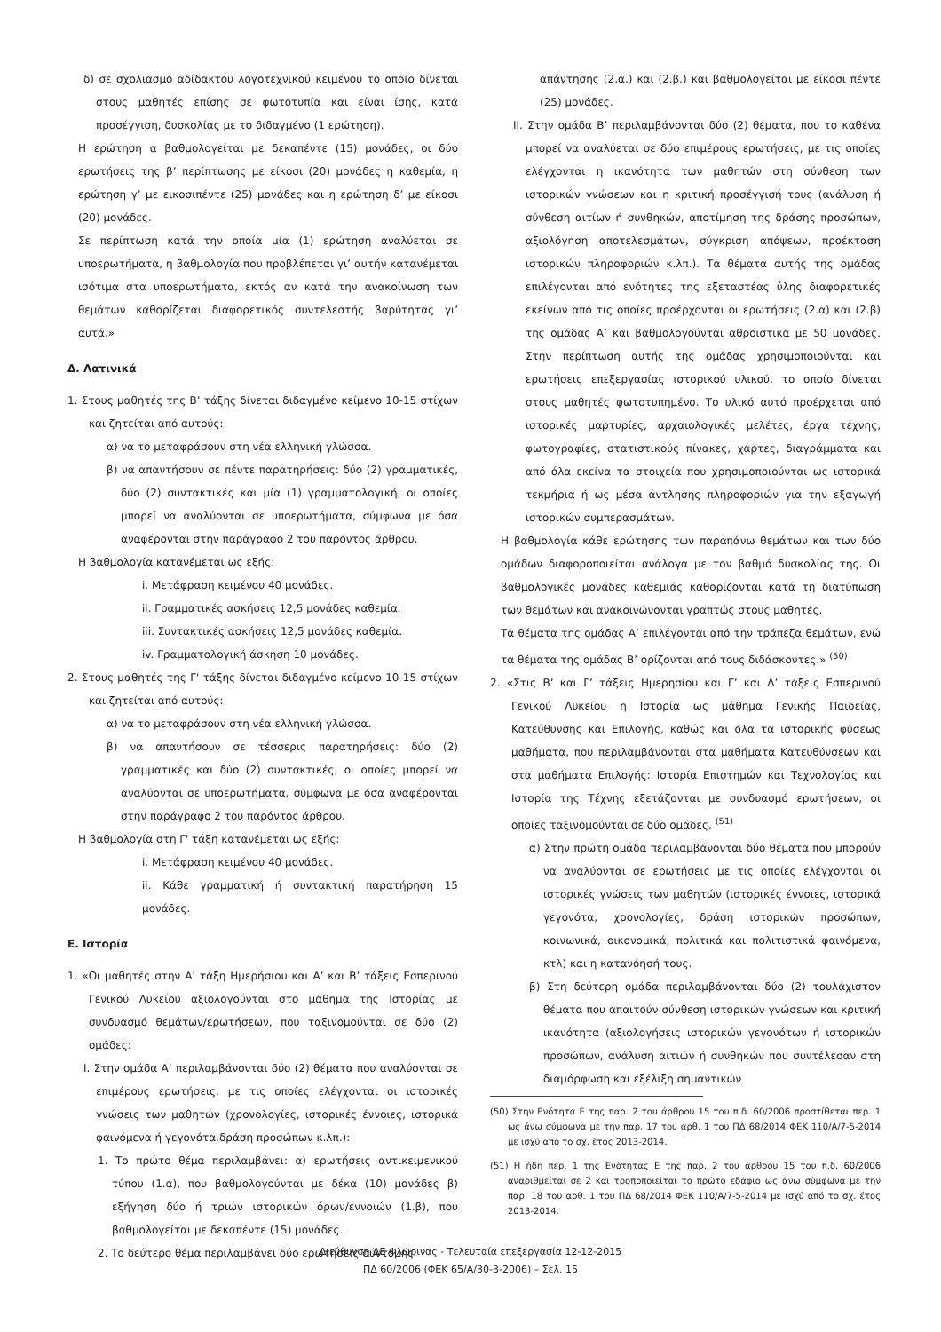δ) σε σχολιασμό αδίδακτου λογοτεχνικού κειμένου το οποίο δίνεται στους μαθητές επίσης σε φωτοτυπία και είναι ίσης, κατά προσέγγιση, δυσκολίας με το διδαγμένο (1 ερώτηση).
Η ερώτηση α βαθμολογείται με δεκαπέντε (15) μονάδες, οι δύο ερωτήσεις της β’ περίπτωσης με είκοσι (20) μονάδες η καθεμία, η ερώτηση γ’ με εικοσιπέντε (25) μονάδες και η ερώτηση δ’ με είκοσι (20) μονάδες.
Σε περίπτωση κατά την οποία μία (1) ερώτηση αναλύεται σε υποερωτήματα, η βαθμολογία που προβλέπεται γι’ αυτήν κατανέμεται ισότιμα στα υποερωτήματα, εκτός αν κατά την ανακοίνωση των θεμάτων καθορίζεται διαφορετικός συντελεστής βαρύτητας γι’ αυτά.»
Δ. Λατινικά
1. Στους μαθητές της Β’ τάξης δίνεται διδαγμένο κείμενο 10-15 στίχων και ζητείται από αυτούς:
α) να το μεταφράσουν στη νέα ελληνική γλώσσα.
β) να απαντήσουν σε πέντε παρατηρήσεις: δύο (2) γραμματικές, δύο (2) συντακτικές και μία (1) γραμματολογική, οι οποίες μπορεί να αναλύονται σε υποερωτήματα, σύμφωνα με όσα αναφέρονται στην παράγραφο 2 του παρόντος άρθρου.
Η βαθμολογία κατανέμεται ως εξής:
i. Μετάφραση κειμένου 40 μονάδες.
ii. Γραμματικές ασκήσεις 12,5 μονάδες καθεμία.
iii. Συντακτικές ασκήσεις 12,5 μονάδες καθεμία.
iv. Γραμματολογική άσκηση 10 μονάδες.
2. Στους μαθητές της Γ' τάξης δίνεται διδαγμένο κείμενο 10-15 στίχων και ζητείται από αυτούς:
α) να το μεταφράσουν στη νέα ελληνική γλώσσα.
β) να απαντήσουν σε τέσσερις παρατηρήσεις: δύο (2) γραμματικές και δύο (2) συντακτικές, οι οποίες μπορεί να αναλύονται σε υποερωτήματα, σύμφωνα με όσα αναφέρονται στην παράγραφο 2 του παρόντος άρθρου.
Η βαθμολογία στη Γ' τάξη κατανέμεται ως εξής:
i. Μετάφραση κειμένου 40 μονάδες.
ii. Κάθε γραμματική ή συντακτική παρατήρηση 15 μονάδες.
Ε. Ιστορία
1. «Οι μαθητές στην Α’ τάξη Ημερήσιου και Α’ και Β’ τάξεις Εσπερινού Γενικού Λυκείου αξιολογούνται στο μάθημα της Ιστορίας με συνδυασμό θεμάτων/ερωτήσεων, που ταξινομούνται σε δύο (2) ομάδες:
Ι. Στην ομάδα Α’ περιλαμβάνονται δύο (2) θέματα που αναλύονται σε επιμέρους ερωτήσεις, με τις οποίες ελέγχονται οι ιστορικές γνώσεις των μαθητών (χρονολογίες, ιστορικές έννοιες, ιστορικά φαινόμενα ή γεγονότα,δράση προσώπων κ.λπ.):
1. Το πρώτο θέμα περιλαμβάνει: α) ερωτήσεις αντικειμενικού τύπου (1.α), που βαθμολογούνται με δέκα (10) μονάδες β) εξήγηση δύο ή τριών ιστορικών όρων/εννοιών (1.β), που βαθμολογείται με δεκαπέντε (15) μονάδες.
2. Το δεύτερο θέμα περιλαμβάνει δύο ερωτήσεις σύντομης
απάντησης (2.α.) και (2.β.) και βαθμολογείται με είκοσι πέντε (25) μονάδες.
ΙΙ. Στην ομάδα Β’ περιλαμβάνονται δύο (2) θέματα, που το καθένα μπορεί να αναλύεται σε δύο επιμέρους ερωτήσεις, με τις οποίες ελέγχονται η ικανότητα των μαθητών στη σύνθεση των ιστορικών γνώσεων και η κριτική προσέγγισή τους (ανάλυση ή σύνθεση αιτίων ή συνθηκών, αποτίμηση της δράσης προσώπων, αξιολόγηση αποτελεσμάτων, σύγκριση απόψεων, προέκταση ιστορικών πληροφοριών κ.λπ.). Τα θέματα αυτής της ομάδας επιλέγονται από ενότητες της εξεταστέας ύλης διαφορετικές εκείνων από τις οποίες προέρχονται οι ερωτήσεις (2.α) και (2.β) της ομάδας Α’ και βαθμολογούνται αθροιστικά με 50 μονάδες. Στην περίπτωση αυτής της ομάδας χρησιμοποιούνται και ερωτήσεις επεξεργασίας ιστορικού υλικού, το οποίο δίνεται στους μαθητές φωτοτυπημένο. Το υλικό αυτό προέρχεται από ιστορικές μαρτυρίες, αρχαιολογικές μελέτες, έργα τέχνης, φωτογραφίες, στατιστικούς πίνακες, χάρτες, διαγράμματα και από όλα εκείνα τα στοιχεία που χρησιμοποιούνται ως ιστορικά τεκμήρια ή ως μέσα άντλησης πληροφοριών για την εξαγωγή ιστορικών συμπερασμάτων.
Η βαθμολογία κάθε ερώτησης των παραπάνω θεμάτων και των δύο ομάδων διαφοροποιείται ανάλογα με τον βαθμό δυσκολίας της. Οι βαθμολογικές μονάδες καθεμιάς καθορίζονται κατά τη διατύπωση των θεμάτων και ανακοινώνονται γραπτώς στους μαθητές.
Τα θέματα της ομάδας Α’ επιλέγονται από την τράπεζα θεμάτων, ενώ τα θέματα της ομάδας Β’ ορίζονται από τους διδάσκοντες.» <sup>(50)</sup>
2. «Στις Β’ και Γ’ τάξεις Ημερησίου και Γ’ και Δ’ τάξεις Εσπερινού Γενικού Λυκείου η Ιστορία ως μάθημα Γενικής Παιδείας, Κατεύθυνσης και Επιλογής, καθώς και όλα τα ιστορικής φύσεως μαθήματα, που περιλαμβάνονται στα μαθήματα Κατευθύνσεων και στα μαθήματα Επιλογής: Ιστορία Επιστημών και Τεχνολογίας και Ιστορία της Τέχνης εξετάζονται με συνδυασμό ερωτήσεων, οι οποίες ταξινομούνται σε δύο ομάδες. <sup>(51)</sup>
α) Στην πρώτη ομάδα περιλαμβάνονται δύο θέματα που μπορούν να αναλύονται σε ερωτήσεις με τις οποίες ελέγχονται οι ιστορικές γνώσεις των μαθητών (ιστορικές έννοιες, ιστορικά γεγονότα, χρονολογίες, δράση ιστορικών προσώπων, κοινωνικά, οικονομικά, πολιτικά και πολιτιστικά φαινόμενα, κτλ) και η κατανόησή τους.
β) Στη δεύτερη ομάδα περιλαμβάνονται δύο (2) τουλάχιστον θέματα που απαιτούν σύνθεση ιστορικών γνώσεων και κριτική ικανότητα (αξιολογήσεις ιστορικών γεγονότων ή ιστορικών προσώπων, ανάλυση αιτιών ή συνθηκών που συντέλεσαν στη διαμόρφωση και εξέλιξη σημαντικών
(50) Στην Ενότητα Ε της παρ. 2 του άρθρου 15 του π.δ. 60/2006 προστίθεται περ. 1 ως άνω σύμφωνα με την παρ. 17 του αρθ. 1 του ΠΔ 68/2014 ΦΕΚ 110/Α/7-5-2014 με ισχύ από το σχ. έτος 2013-2014.
(51) Η ήδη περ. 1 της Ενότητας Ε της παρ. 2 του άρθρου 15 του π.δ. 60/2006 αναριθμείται σε 2 και τροποποιείται το πρώτο εδάφιο ως άνω σύμφωνα με την παρ. 18 του αρθ. 1 του ΠΔ 68/2014 ΦΕΚ 110/Α/7-5-2014 με ισχύ από το σχ. έτος 2013-2014.
Διεύθυνση ΔΕ Φλώρινας - Τελευταία επεξεργασία 12-12-2015
ΠΔ 60/2006 (ΦΕΚ 65/Α/30-3-2006) – Σελ. 15